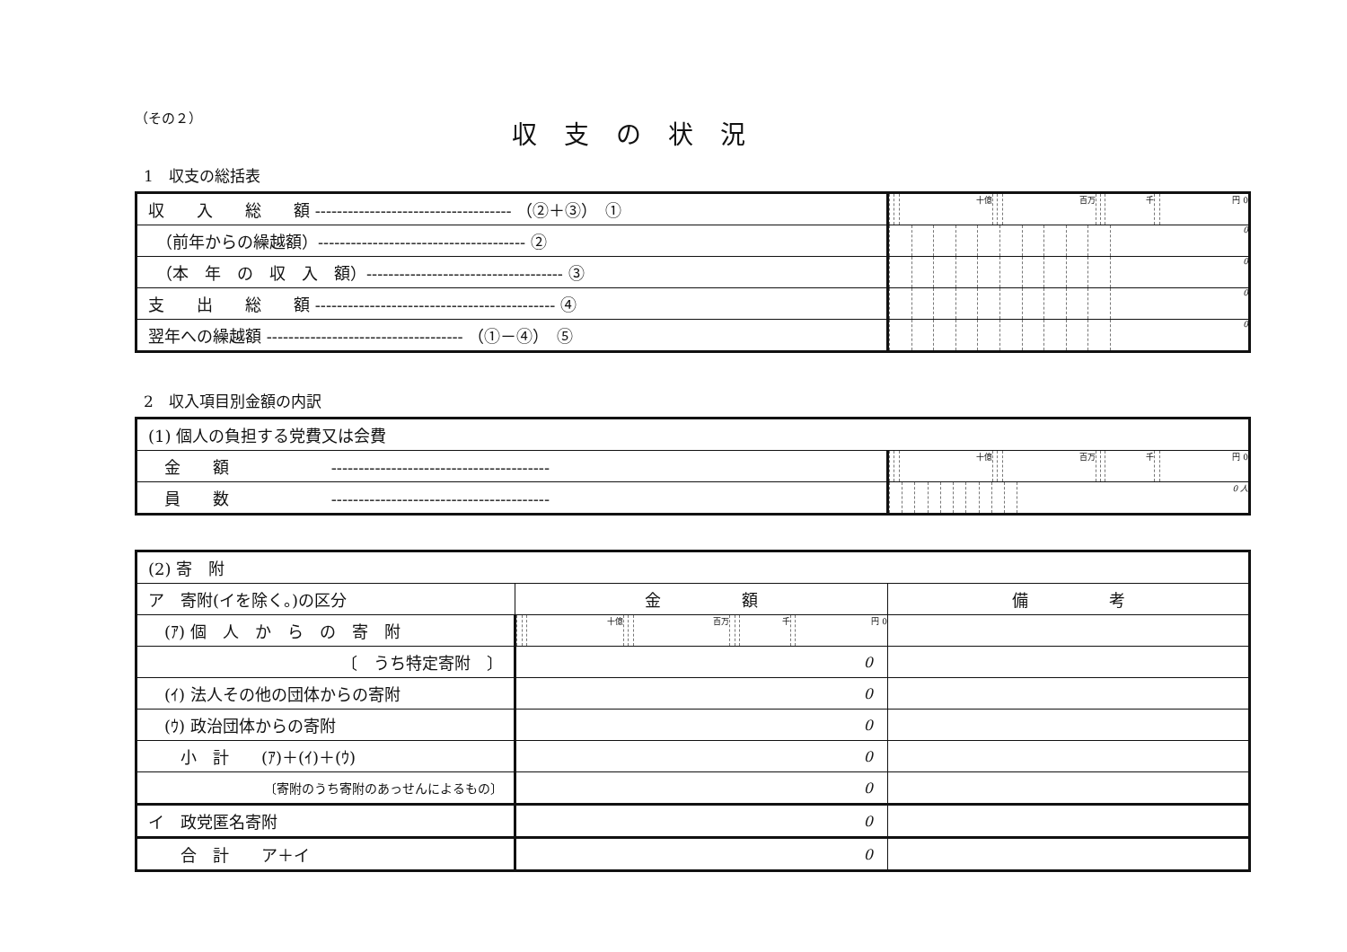（その２）
収支の状況
1　収支の総括表
| 収 入 総 額 ------------------------------------ （②＋③） ① | / / / 十億 / / / 百万 / / / 千 / / 円 0 / |
| （前年からの繰越額）-------------------------------------- ② | / / / / / / / / / / / 0 / |
| （本 年 の 収 入 額）------------------------------------ ③ | / / / / / / / / / / / 0 / |
| 支 出 総 額 -------------------------------------------- ④ | / / / / / / / / / / / 0 / |
| 翌年への繰越額 ------------------------------------ （①－④） ⑤ | / / / / / / / / / / / 0 / |
2　収入項目別金額の内訳
| (1) 個人の負担する党費又は会費 | |
| 金 額 ---------------------------------------- | / / / 十億 / / / 百万 / / / 千 / / 円 0 / |
| 員 数 ---------------------------------------- | / / / / / / / / / / / 0 人 / |
| (2) 寄 附 | | |
| ア 寄附(イを除く。)の区分 | 金 額 | 備 考 |
| (ｱ) 個 人 か ら の 寄 附 | / / / 十億 / / / 百万 / / / 千 / / 円 0 / | |
| 〔 うち特定寄附 〕 | 0 | |
| (ｲ) 法人その他の団体からの寄附 | 0 | |
| (ｳ) 政治団体からの寄附 | 0 | |
| 小 計 (ｱ)＋(ｲ)＋(ｳ) | 0 | |
| 〔寄附のうち寄附のあっせんによるもの〕 | 0 | |
| イ 政党匿名寄附 | 0 | |
| 合 計 ア＋イ | 0 | |